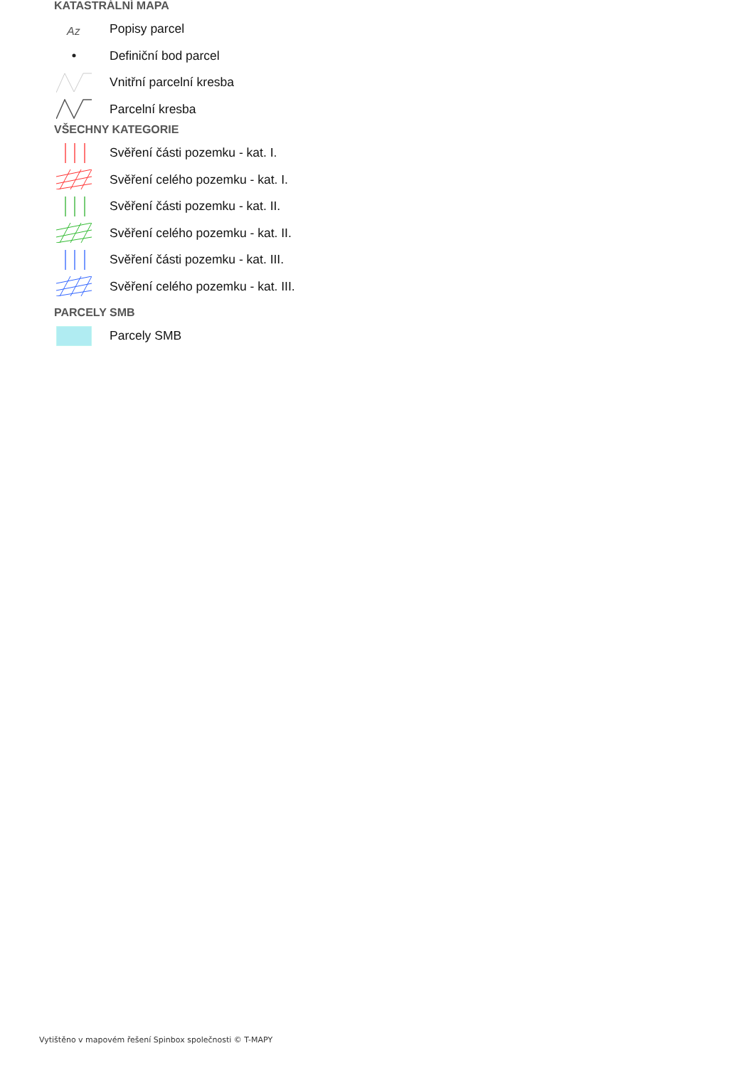KATASTRÁLNÍ MAPA
Az
Popisy parcel
Definiční bod parcel
Vnitřní parcelní kresba
Parcelní kresba
VŠECHNY KATEGORIE
Svěření části pozemku - kat. I.
Svěření celého pozemku - kat. I.
Svěření části pozemku - kat. II.
Svěření celého pozemku - kat. II.
Svěření části pozemku - kat. III.
Svěření celého pozemku - kat. III.
PARCELY SMB
Parcely SMB
Vytištěno v mapovém řešení Spinbox společnosti © T-MAPY